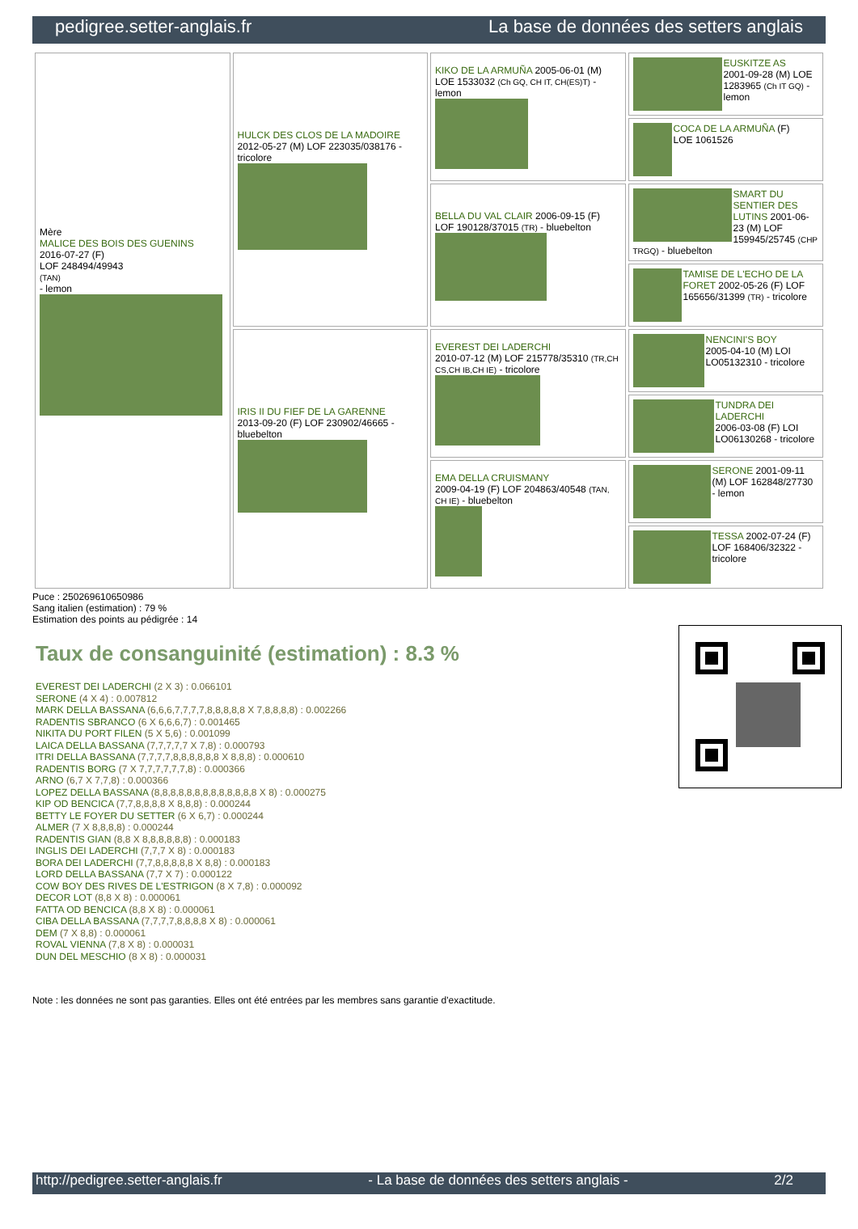pedigree.setter-anglais.fr La base de données des setters anglais
| Mère MALICE DES BOIS DES GUENINS 2016-07-27 (F) LOF 248494/49943 (TAN) - lemon | HULCK DES CLOS DE LA MADOIRE 2012-05-27 (M) LOF 223035/038176 - tricolore | KIKO DE LA ARMUÑA 2005-06-01 (M) LOE 1533032 (Ch GQ, CH IT, CH(ES)T) - lemon | EUSKITZE AS 2001-09-28 (M) LOE 1283965 (Ch IT GQ) - lemon |
| | | | COCA DE LA ARMUÑA (F) LOE 1061526 |
| | | BELLA DU VAL CLAIR 2006-09-15 (F) LOF 190128/37015 (TR) - bluebelton | SMART DU SENTIER DES LUTINS 2001-06-23 (M) LOF 159945/25745 (CHP TRGQ) - bluebelton |
| | | | TAMISE DE L'ECHO DE LA FORET 2002-05-26 (F) LOF 165656/31399 (TR) - tricolore |
| | IRIS II DU FIEF DE LA GARENNE 2013-09-20 (F) LOF 230902/46665 - bluebelton | EVEREST DEI LADERCHI 2010-07-12 (M) LOF 215778/35310 (TR,CH CS,CH IB,CH IE) - tricolore | NENCINI'S BOY 2005-04-10 (M) LOI LO05132310 - tricolore |
| | | | TUNDRA DEI LADERCHI 2006-03-08 (F) LOI LO06130268 - tricolore |
| | | EMA DELLA CRUISMANY 2009-04-19 (F) LOF 204863/40548 (TAN, CH IE) - bluebelton | SERONE 2001-09-11 (M) LOF 162848/27730 - lemon |
| | | | TESSA 2002-07-24 (F) LOF 168406/32322 - tricolore |
Puce : 250269610650986
Sang italien (estimation) : 79 %
Estimation des points au pédigrée : 14
Taux de consanguinité (estimation) : 8.3 %
EVEREST DEI LADERCHI (2 X 3) : 0.066101
SERONE (4 X 4) : 0.007812
MARK DELLA BASSANA (6,6,6,7,7,7,7,8,8,8,8,8 X 7,8,8,8,8) : 0.002266
RADENTIS SBRANCO (6 X 6,6,6,7) : 0.001465
NIKITA DU PORT FILEN (5 X 5,6) : 0.001099
LAICA DELLA BASSANA (7,7,7,7,7 X 7,8) : 0.000793
ITRI DELLA BASSANA (7,7,7,7,8,8,8,8,8,8 X 8,8,8) : 0.000610
RADENTIS BORG (7 X 7,7,7,7,7,7,8) : 0.000366
ARNO (6,7 X 7,7,8) : 0.000366
LOPEZ DELLA BASSANA (8,8,8,8,8,8,8,8,8,8,8,8,8 X 8) : 0.000275
KIP OD BENCICA (7,7,8,8,8,8 X 8,8,8) : 0.000244
BETTY LE FOYER DU SETTER (6 X 6,7) : 0.000244
ALMER (7 X 8,8,8,8) : 0.000244
RADENTIS GIAN (8,8 X 8,8,8,8,8,8) : 0.000183
INGLIS DEI LADERCHI (7,7,7 X 8) : 0.000183
BORA DEI LADERCHI (7,7,8,8,8,8,8 X 8,8) : 0.000183
LORD DELLA BASSANA (7,7 X 7) : 0.000122
COW BOY DES RIVES DE L'ESTRIGON (8 X 7,8) : 0.000092
DECOR LOT (8,8 X 8) : 0.000061
FATTA OD BENCICA (8,8 X 8) : 0.000061
CIBA DELLA BASSANA (7,7,7,7,8,8,8,8 X 8) : 0.000061
DEM (7 X 8,8) : 0.000061
ROVAL VIENNA (7,8 X 8) : 0.000031
DUN DEL MESCHIO (8 X 8) : 0.000031
Note : les données ne sont pas garanties. Elles ont été entrées par les membres sans garantie d'exactitude.
http://pedigree.setter-anglais.fr - La base de données des setters anglais - 2/2